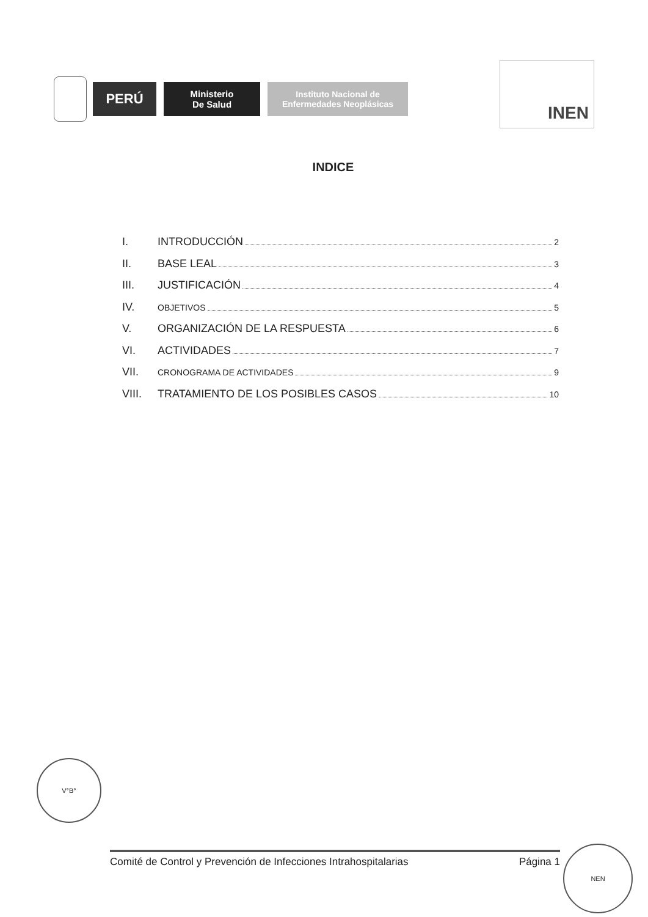PERÚ
Ministerio
De Salud
Instituto Nacional de
Enfermedades Neoplásicas
INEN
INDICE
I. INTRODUCCIÓN 2
II. BASE LEAL 3
III. JUSTIFICACIÓN 4
IV. OBJETIVOS 5
V. ORGANIZACIÓN DE LA RESPUESTA 6
VI. ACTIVIDADES 7
VII. CRONOGRAMA DE ACTIVIDADES 9
VIII. TRATAMIENTO DE LOS POSIBLES CASOS 10
V°B°
Comité de Control y Prevención de Infecciones Intrahospitalarias Página 1
NEN